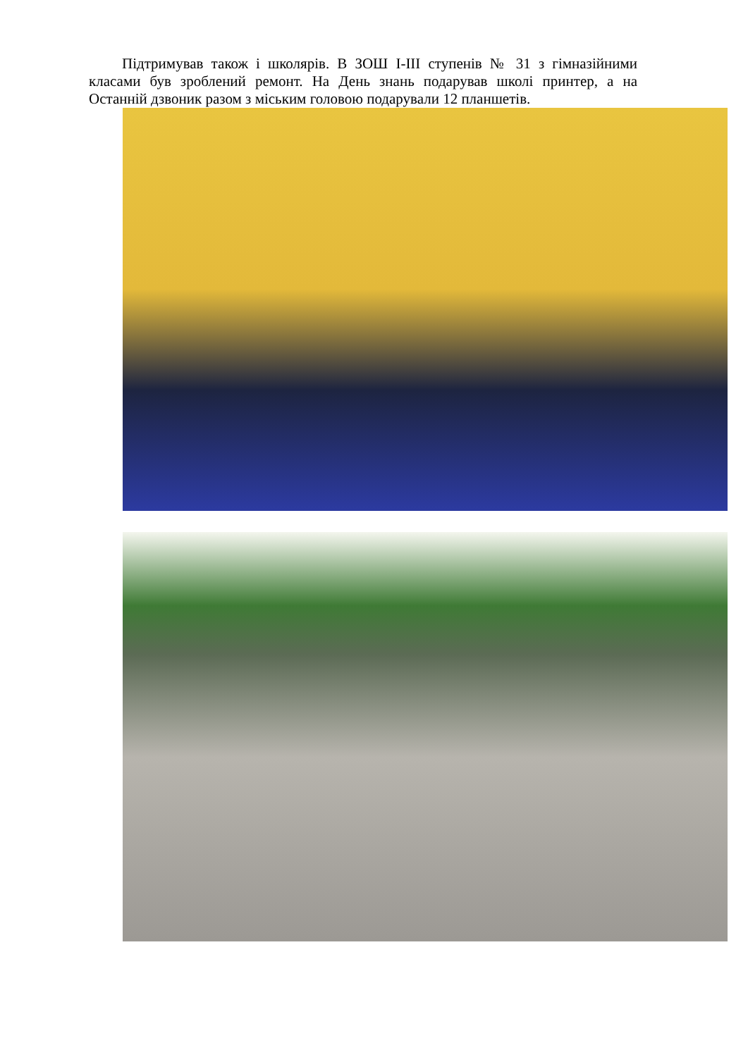Підтримував також і школярів. В ЗОШ І-ІІІ ступенів № 31 з гімназійними класами був зроблений ремонт. На День знань подарував школі принтер, а на Останній дзвоник разом з міським головою подарували 12 планшетів.